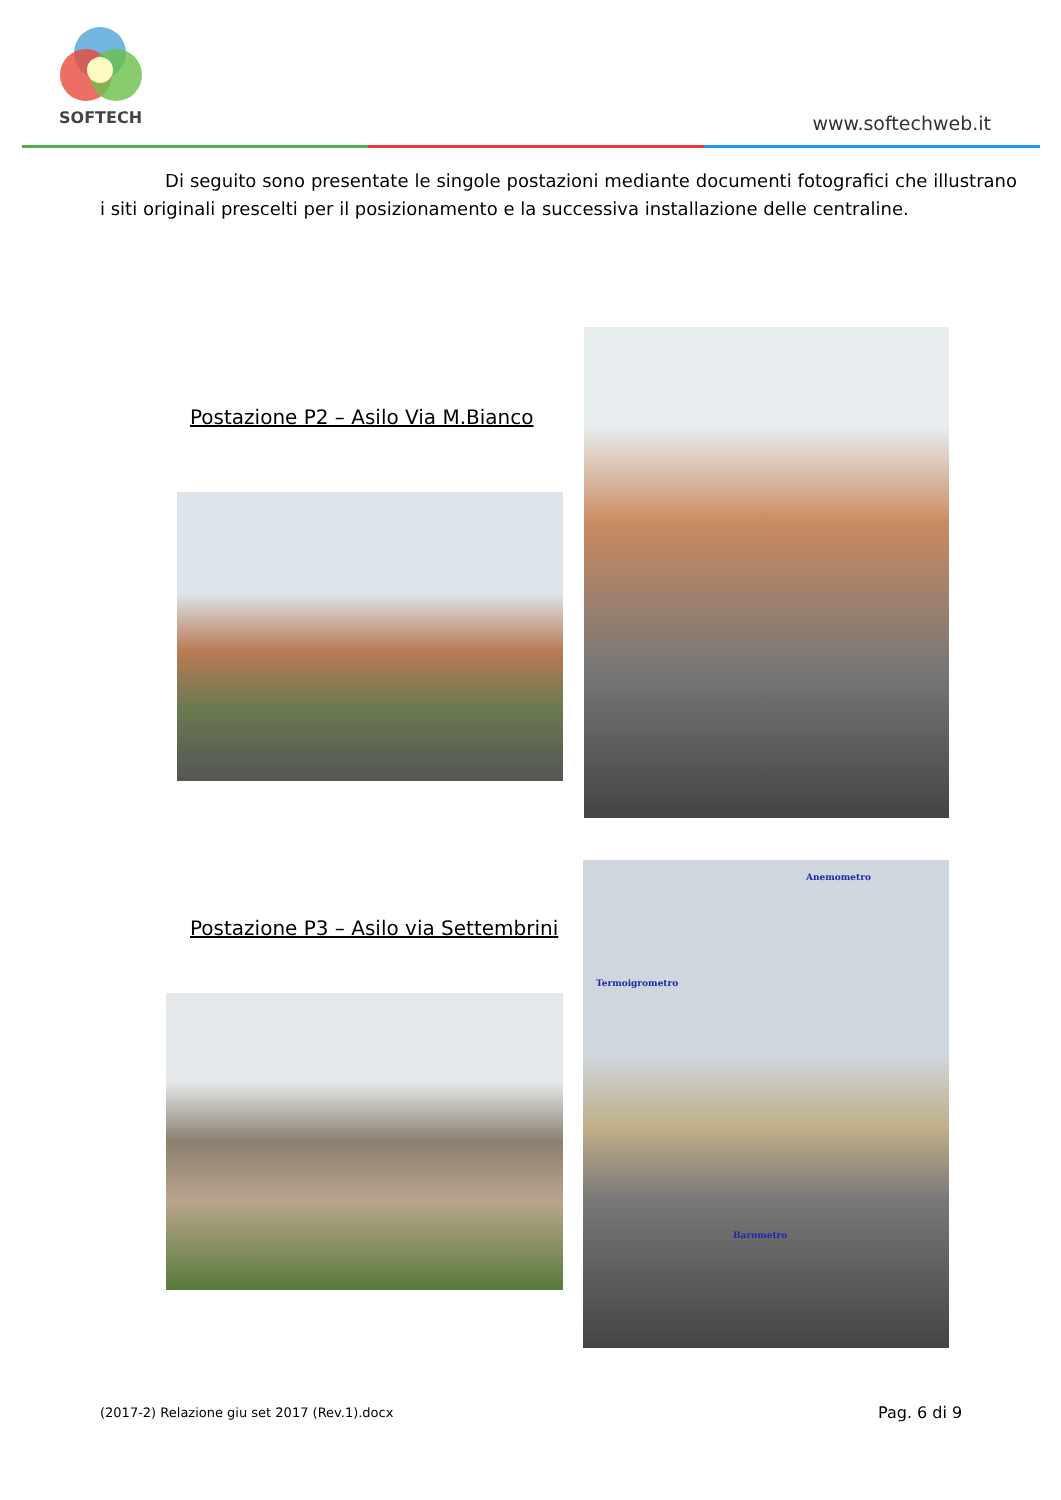SOFTECH www.softechweb.it
Di seguito sono presentate le singole postazioni mediante documenti fotografici che illustrano i siti originali prescelti per il posizionamento e la successiva installazione delle centraline.
Postazione P2 – Asilo Via M.Bianco
Postazione P3 – Asilo via Settembrini
Anemometro
Termoigrometro
Barometro
(2017-2) Relazione giu set 2017 (Rev.1).docx
Pag. 6 di 9